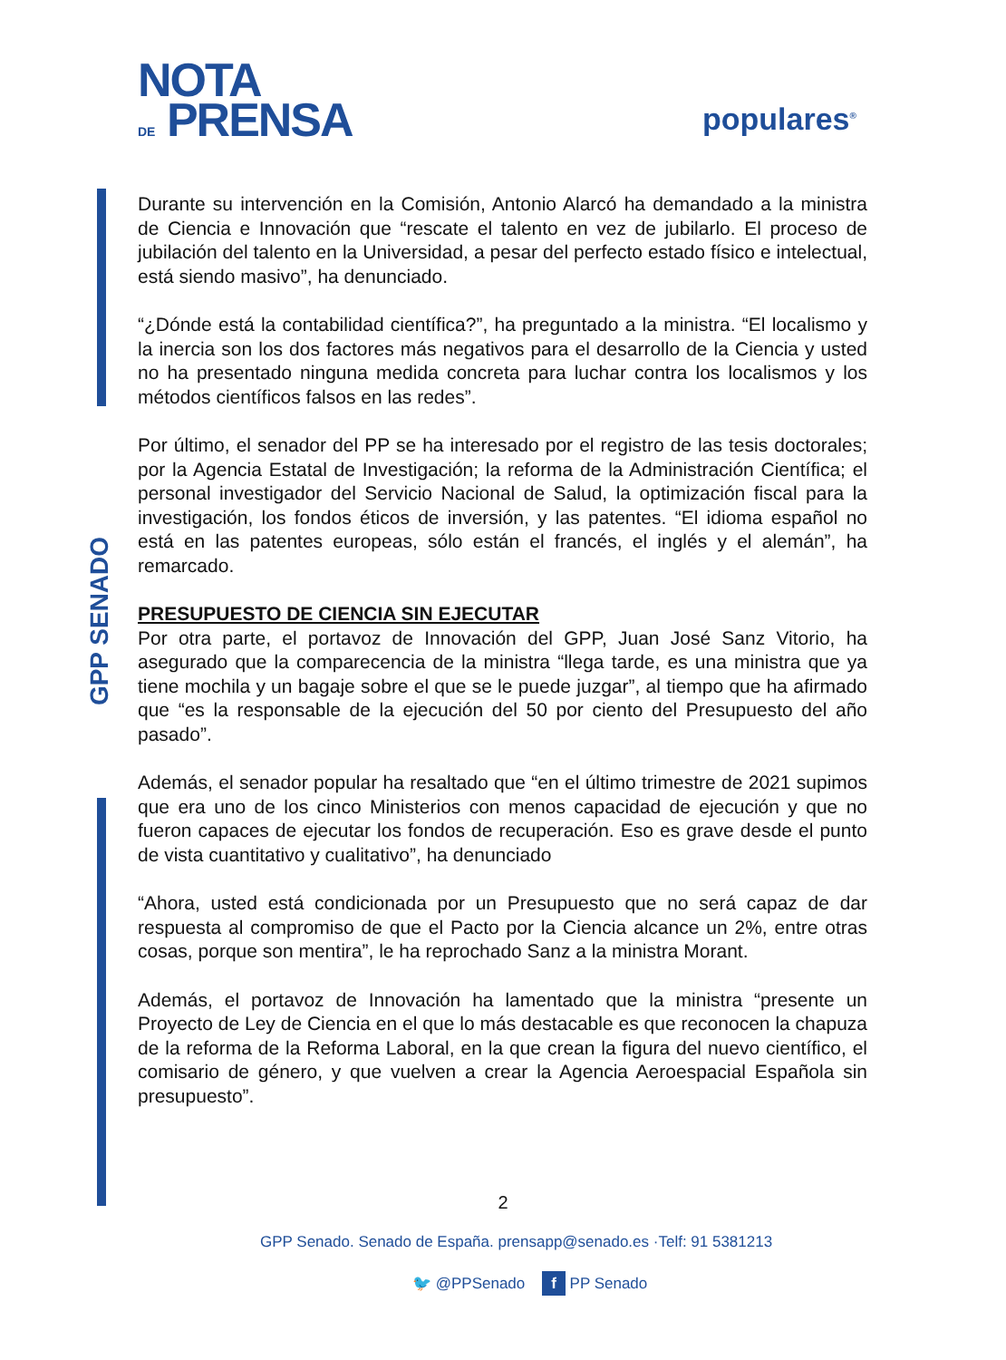NOTA
DE PRENSA
populares<sup>®</sup>
GPP SENADO
Durante su intervención en la Comisión, Antonio Alarcó ha demandado a la ministra de Ciencia e Innovación que “rescate el talento en vez de jubilarlo. El proceso de jubilación del talento en la Universidad, a pesar del perfecto estado físico e intelectual, está siendo masivo”, ha denunciado.
“¿Dónde está la contabilidad científica?”, ha preguntado a la ministra. “El localismo y la inercia son los dos factores más negativos para el desarrollo de la Ciencia y usted no ha presentado ninguna medida concreta para luchar contra los localismos y los métodos científicos falsos en las redes”.
Por último, el senador del PP se ha interesado por el registro de las tesis doctorales; por la Agencia Estatal de Investigación; la reforma de la Administración Científica; el personal investigador del Servicio Nacional de Salud, la optimización fiscal para la investigación, los fondos éticos de inversión, y las patentes. “El idioma español no está en las patentes europeas, sólo están el francés, el inglés y el alemán”, ha remarcado.
PRESUPUESTO DE CIENCIA SIN EJECUTAR
Por otra parte, el portavoz de Innovación del GPP, Juan José Sanz Vitorio, ha asegurado que la comparecencia de la ministra “llega tarde, es una ministra que ya tiene mochila y un bagaje sobre el que se le puede juzgar”, al tiempo que ha afirmado que “es la responsable de la ejecución del 50 por ciento del Presupuesto del año pasado”.
Además, el senador popular ha resaltado que “en el último trimestre de 2021 supimos que era uno de los cinco Ministerios con menos capacidad de ejecución y que no fueron capaces de ejecutar los fondos de recuperación. Eso es grave desde el punto de vista cuantitativo y cualitativo”, ha denunciado
“Ahora, usted está condicionada por un Presupuesto que no será capaz de dar respuesta al compromiso de que el Pacto por la Ciencia alcance un 2%, entre otras cosas, porque son mentira”, le ha reprochado Sanz a la ministra Morant.
Además, el portavoz de Innovación ha lamentado que la ministra “presente un Proyecto de Ley de Ciencia en el que lo más destacable es que reconocen la chapuza de la reforma de la Reforma Laboral, en la que crean la figura del nuevo científico, el comisario de género, y que vuelven a crear la Agencia Aeroespacial Española sin presupuesto”.
2
GPP Senado. Senado de España. prensapp@senado.es ·Telf: 91 5381213
🐦 @PPSenado f PP Senado